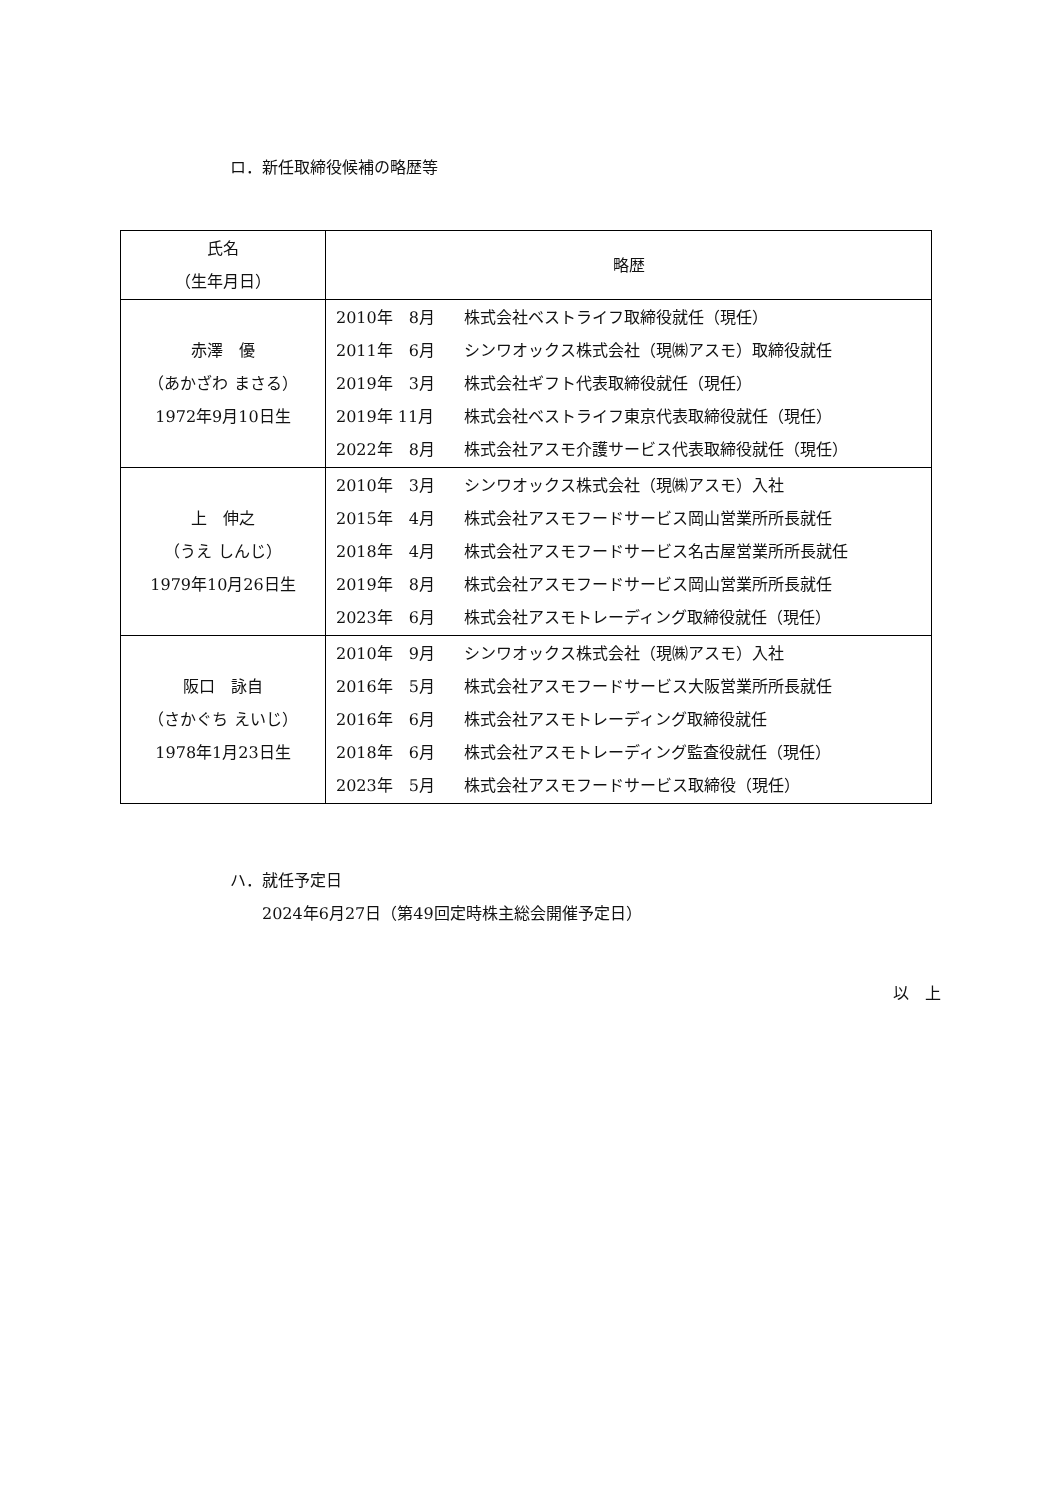ロ．新任取締役候補の略歴等
| 氏名 （生年月日） | 略歴 |
| --- | --- |
| 赤澤 優 （あかざわ まさる） 1972年9月10日生 | 2010年 8月 株式会社ベストライフ取締役就任（現任） 2011年 6月 シンワオックス株式会社（現㈱アスモ）取締役就任 2019年 3月 株式会社ギフト代表取締役就任（現任） 2019年 11月 株式会社ベストライフ東京代表取締役就任（現任） 2022年 8月 株式会社アスモ介護サービス代表取締役就任（現任） |
| 上 伸之 （うえ しんじ） 1979年10月26日生 | 2010年 3月 シンワオックス株式会社（現㈱アスモ）入社 2015年 4月 株式会社アスモフードサービス岡山営業所所長就任 2018年 4月 株式会社アスモフードサービス名古屋営業所所長就任 2019年 8月 株式会社アスモフードサービス岡山営業所所長就任 2023年 6月 株式会社アスモトレーディング取締役就任（現任） |
| 阪口 詠自 （さかぐち えいじ） 1978年1月23日生 | 2010年 9月 シンワオックス株式会社（現㈱アスモ）入社 2016年 5月 株式会社アスモフードサービス大阪営業所所長就任 2016年 6月 株式会社アスモトレーディング取締役就任 2018年 6月 株式会社アスモトレーディング監査役就任（現任） 2023年 5月 株式会社アスモフードサービス取締役（現任） |
ハ．就任予定日
　　2024年6月27日（第49回定時株主総会開催予定日）
以　上